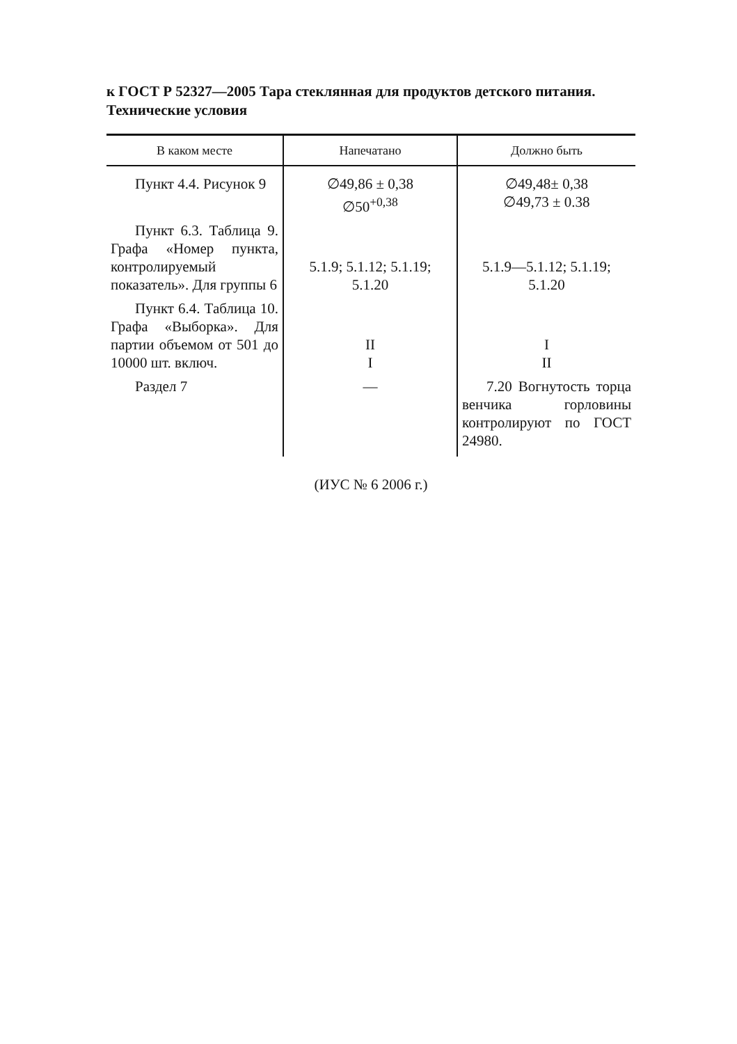к ГОСТ Р 52327—2005 Тара стеклянная для продуктов детского питания. Технические условия
| В каком месте | Напечатано | Должно быть |
| --- | --- | --- |
| Пункт 4.4. Рисунок 9 | ∅49,86 ± 0,38 ∅50<sup>+0,38</sup> | ∅49,48± 0,38 ∅49,73 ± 0.38 |
| Пункт 6.3. Таблица 9. Графа «Номер пункта, контролируемый показатель». Для группы 6 | 5.1.9; 5.1.12; 5.1.19; 5.1.20 | 5.1.9—5.1.12; 5.1.19; 5.1.20 |
| Пункт 6.4. Таблица 10. Графа «Выборка». Для партии объемом от 501 до 10000 шт. включ. | II I | I II |
| Раздел 7 | — | 7.20 Вогнутость торца венчика горловины контролируют по ГОСТ 24980. |
(ИУС № 6 2006 г.)